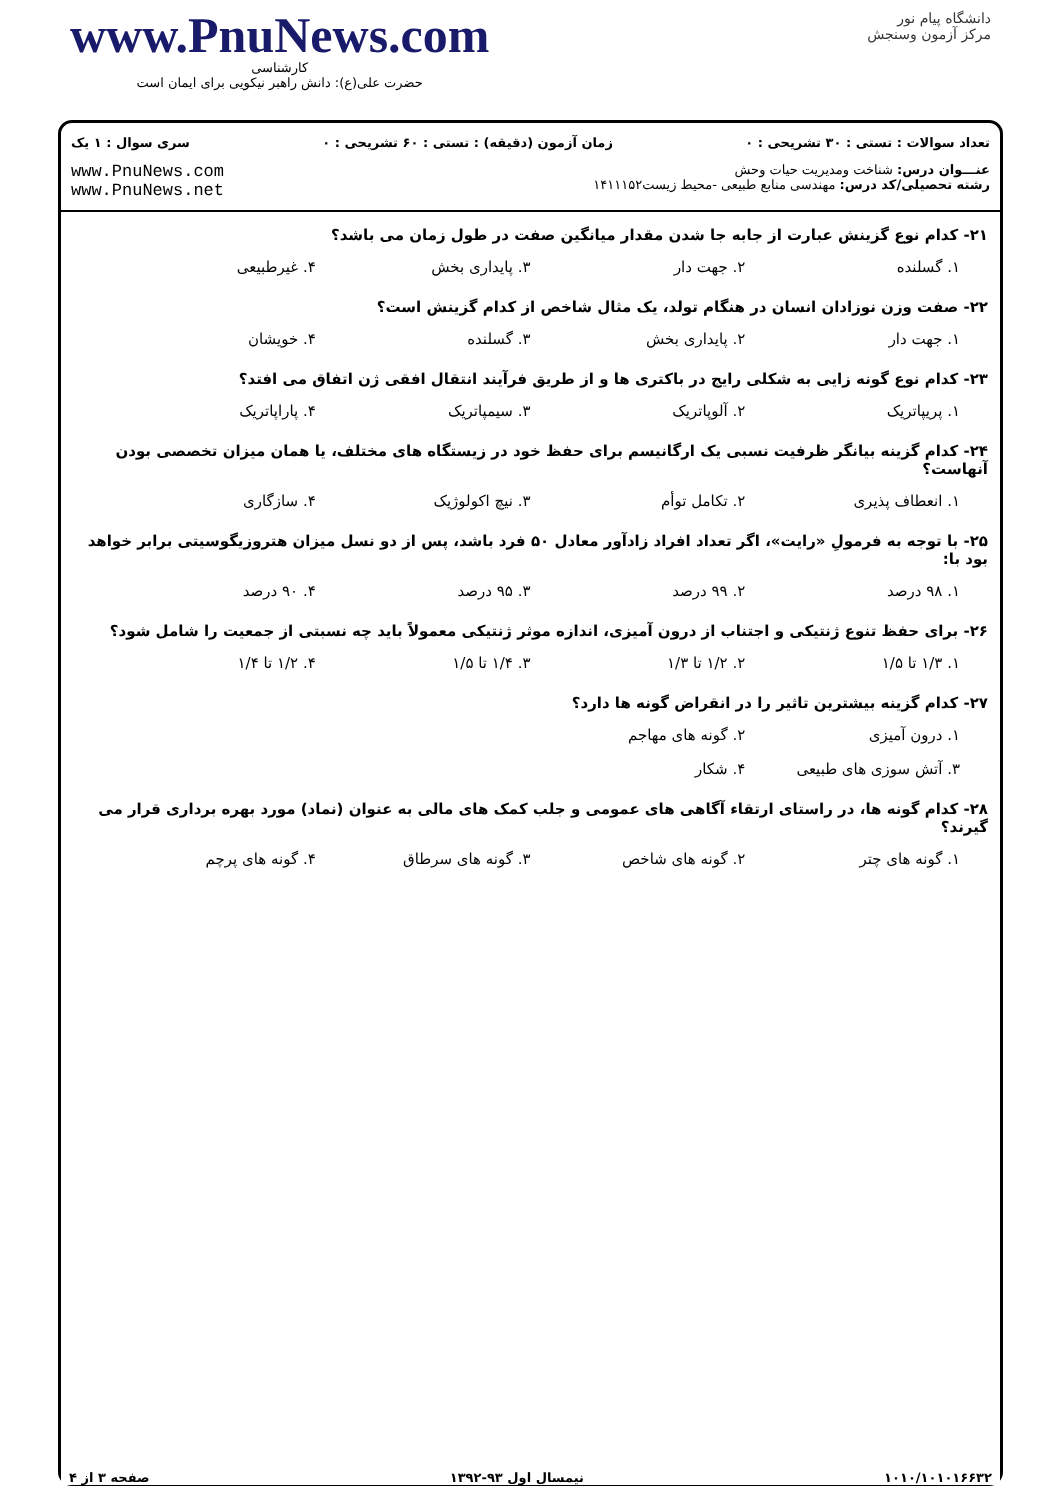www.PnuNews.com
کارشناسی
حضرت علی(ع): دانش راهبر نیکویی برای ایمان است
دانشگاه پیام نور
مرکز آزمون وسنجش
تعداد سوالات : تستی : ۳۰ تشریحی : ۰ زمان آزمون (دقیقه) : تستی : ۶۰ تشریحی : ۰ سری سوال : ۱ یک
عنـــوان درس: شناخت ومدیریت حیات وحش
رشته تحصیلی/کد درس: مهندسی منابع طبیعی -محیط زیست۱۴۱۱۱۵۲
www.PnuNews.com
www.PnuNews.net
۲۱- کدام نوع گزینش عبارت از جابه جا شدن مقدار میانگین صفت در طول زمان می باشد؟
۱. گسلنده ۲. جهت دار ۳. پایداری بخش ۴. غیرطبیعی
۲۲- صفت وزن نوزادان انسان در هنگام تولد، یک مثال شاخص از کدام گزینش است؟
۱. جهت دار ۲. پایداری بخش ۳. گسلنده ۴. خویشان
۲۳- کدام نوع گونه زایی به شکلی رایج در باکتری ها و از طریق فرآیند انتقال افقی ژن اتفاق می افتد؟
۱. پریپاتریک ۲. آلوپاتریک ۳. سیمپاتریک ۴. پاراپاتریک
۲۴- کدام گزینه بیانگر ظرفیت نسبی یک ارگانیسم برای حفظ خود در زیستگاه های مختلف، یا همان میزان تخصصی بودن آنهاست؟
۱. انعطاف پذیری ۲. تکامل توأم ۳. نیچ اکولوژیک ۴. سازگاری
۲۵- با توجه به فرمولِ «رایت»، اگر تعداد افراد زادآور معادل ۵۰ فرد باشد، پس از دو نسل میزان هتروزیگوسیتی برابر خواهد بود با:
۱. ۹۸ درصد ۲. ۹۹ درصد ۳. ۹۵ درصد ۴. ۹۰ درصد
۲۶- برای حفظ تنوع ژنتیکی و اجتناب از درون آمیزی، اندازه موثر ژنتیکی معمولاً باید چه نسبتی از جمعیت را شامل شود؟
۱. ۱/۳ تا ۱/۵ ۲. ۱/۲ تا ۱/۳ ۳. ۱/۴ تا ۱/۵ ۴. ۱/۲ تا ۱/۴
۲۷- کدام گزینه بیشترین تاثیر را در انقراض گونه ها دارد؟
۱. درون آمیزی ۲. گونه های مهاجم
۳. آتش سوزی های طبیعی ۴. شکار
۲۸- کدام گونه ها، در راستای ارتقاء آگاهی های عمومی و جلب کمک های مالی به عنوان (نماد) مورد بهره برداری قرار می گیرند؟
۱. گونه های چتر ۲. گونه های شاخص ۳. گونه های سرطاق ۴. گونه های پرچم
۱۰۱۰/۱۰۱۰۱۶۶۳۲ نیمسال اول ۹۳-۱۳۹۲ صفحه ۳ از ۴